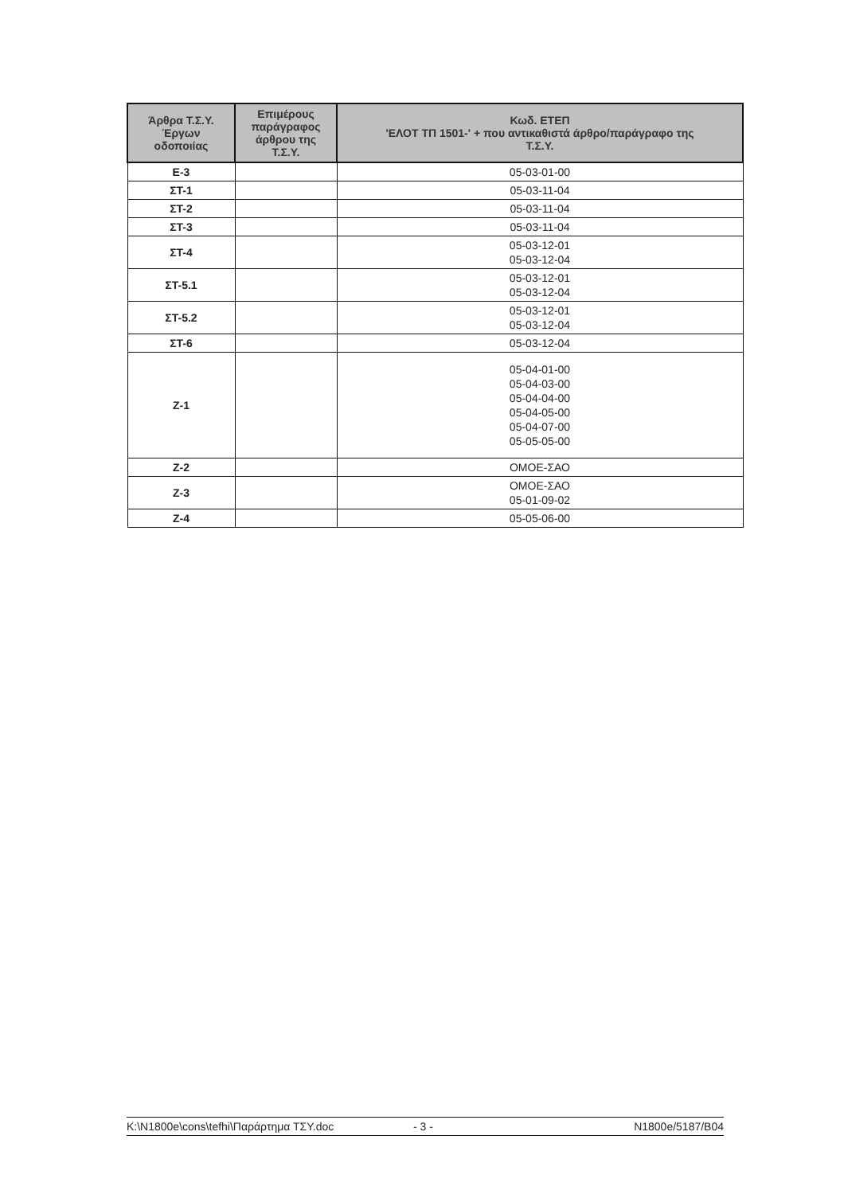| Άρθρα Τ.Σ.Υ. Έργων οδοποιίας | Επιμέρους παράγραφος άρθρου της Τ.Σ.Υ. | Κωδ. ΕΤΕΠ 'ΕΛΟΤ ΤΠ 1501-' + που αντικαθιστά άρθρο/παράγραφο της Τ.Σ.Υ. |
| --- | --- | --- |
| Ε-3 | | 05-03-01-00 |
| ΣΤ-1 | | 05-03-11-04 |
| ΣΤ-2 | | 05-03-11-04 |
| ΣΤ-3 | | 05-03-11-04 |
| ΣΤ-4 | | 05-03-12-01 05-03-12-04 |
| ΣΤ-5.1 | | 05-03-12-01 05-03-12-04 |
| ΣΤ-5.2 | | 05-03-12-01 05-03-12-04 |
| ΣΤ-6 | | 05-03-12-04 |
| Ζ-1 | | 05-04-01-00 05-04-03-00 05-04-04-00 05-04-05-00 05-04-07-00 05-05-05-00 |
| Ζ-2 | | ΟΜΟΕ-ΣΑΟ |
| Ζ-3 | | ΟΜΟΕ-ΣΑΟ 05-01-09-02 |
| Ζ-4 | | 05-05-06-00 |
K:\N1800e\cons\tefhi\Παράρτημα ΤΣΥ.doc - 3 - N1800e/5187/B04